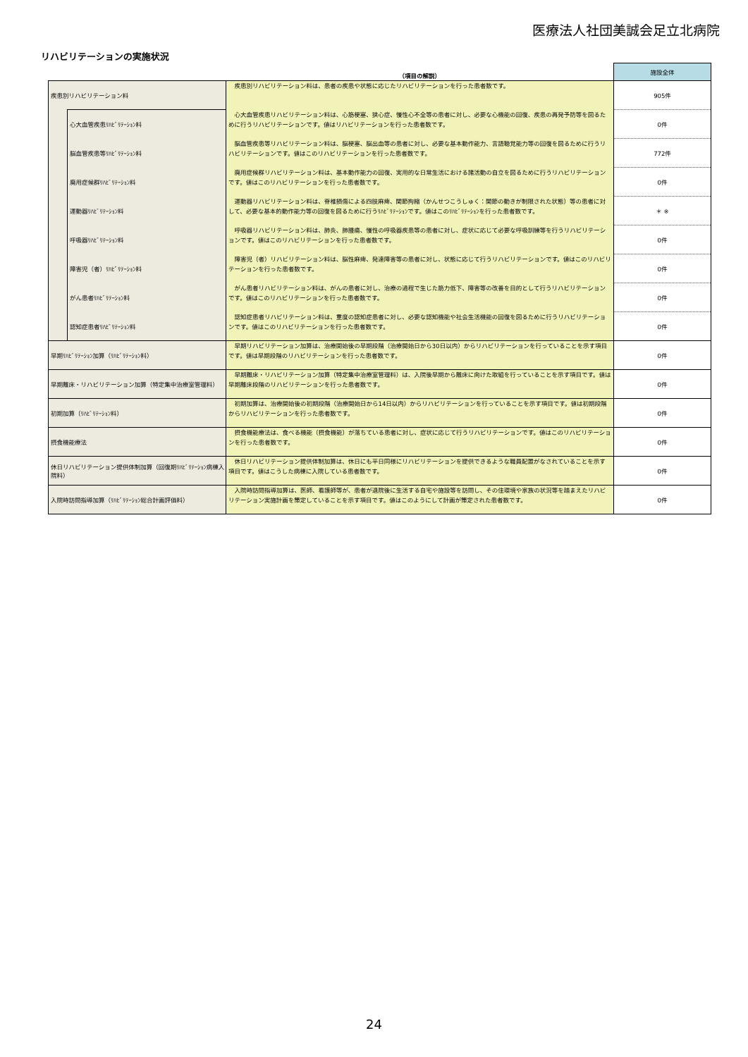医療法人社団美誠会足立北病院
リハビリテーションの実施状況
| | | （項目の解説） | 施設全体 |
| 疾患別リハビリテーション料 | | 疾患別リハビリテーション料は、患者の疾患や状態に応じたリハビリテーションを行った患者数です。 | 905件 |
| | 心大血管疾患ﾘﾊﾋﾞﾘﾃｰｼｮﾝ料 | 心大血管疾患リハビリテーション料は、心筋梗塞、狭心症、慢性心不全等の患者に対し、必要な心機能の回復、疾患の再発予防等を図るために行うリハビリテーションです。値はリハビリテーションを行った患者数です。 | 0件 |
| | 脳血管疾患等ﾘﾊﾋﾞﾘﾃｰｼｮﾝ料 | 脳血管疾患等リハビリテーション料は、脳梗塞、脳出血等の患者に対し、必要な基本動作能力、言語聴覚能力等の回復を図るために行うリハビリテーションです。値はこのリハビリテーションを行った患者数です。 | 772件 |
| | 廃用症候群ﾘﾊﾋﾞﾘﾃｰｼｮﾝ料 | 廃用症候群リハビリテーション料は、基本動作能力の回復、実用的な日常生活における諸活動の自立を図るために行うリハビリテーションです。値はこのリハビリテーションを行った患者数です。 | 0件 |
| | 運動器ﾘﾊﾋﾞﾘﾃｰｼｮﾝ料 | 運動器リハビリテーション料は、脊椎損傷による四肢麻痺、関節拘縮（かんせつこうしゅく：関節の動きが制限された状態）等の患者に対して、必要な基本的動作能力等の回復を図るために行うﾘﾊﾋﾞﾘﾃｰｼｮﾝです。値はこのﾘﾊﾋﾞﾘﾃｰｼｮﾝを行った患者数です。 | ＊ ※ |
| | 呼吸器ﾘﾊﾋﾞﾘﾃｰｼｮﾝ料 | 呼吸器リハビリテーション料は、肺炎、肺腫瘍、慢性の呼吸器疾患等の患者に対し、症状に応じて必要な呼吸訓練等を行うリハビリテーションです。値はこのリハビリテーションを行った患者数です。 | 0件 |
| | 障害児（者）ﾘﾊﾋﾞﾘﾃｰｼｮﾝ料 | 障害児（者）リハビリテーション料は、脳性麻痺、発達障害等の患者に対し、状態に応じて行うリハビリテーションです。値はこのリハビリテーションを行った患者数です。 | 0件 |
| | がん患者ﾘﾊﾋﾞﾘﾃｰｼｮﾝ料 | がん患者リハビリテーション料は、がんの患者に対し、治療の過程で生じた筋力低下、障害等の改善を目的として行うリハビリテーションです。値はこのリハビリテーションを行った患者数です。 | 0件 |
| | 認知症患者ﾘﾊﾋﾞﾘﾃｰｼｮﾝ料 | 認知症患者リハビリテーション料は、重度の認知症患者に対し、必要な認知機能や社会生活機能の回復を図るために行うリハビリテーションです。値はこのリハビリテーションを行った患者数です。 | 0件 |
| 早期ﾘﾊﾋﾞﾘﾃｰｼｮﾝ加算（ﾘﾊﾋﾞﾘﾃｰｼｮﾝ料） | | 早期リハビリテーション加算は、治療開始後の早期段階（治療開始日から30日以内）からリハビリテーションを行っていることを示す項目です。値は早期段階のリハビリテーションを行った患者数です。 | 0件 |
| 早期離床・リハビリテーション加算（特定集中治療室管理料） | | 早期離床・リハビリテーション加算（特定集中治療室管理料）は、入院後早期から離床に向けた取組を行っていることを示す項目です。値は早期離床段階のリハビリテーションを行った患者数です。 | 0件 |
| 初期加算（ﾘﾊﾋﾞﾘﾃｰｼｮﾝ料） | | 初期加算は、治療開始後の初期段階（治療開始日から14日以内）からリハビリテーションを行っていることを示す項目です。値は初期段階からリハビリテーションを行った患者数です。 | 0件 |
| 摂食機能療法 | | 摂食機能療法は、食べる機能（摂食機能）が落ちている患者に対し、症状に応じて行うリハビリテーションです。値はこのリハビリテーションを行った患者数です。 | 0件 |
| 休日リハビリテーション提供体制加算（回復期ﾘﾊﾋﾞﾘﾃｰｼｮﾝ病棟入院料） | | 休日リハビリテーション提供体制加算は、休日にも平日同様にリハビリテーションを提供できるような職員配置がなされていることを示す項目です。値はこうした病棟に入院している患者数です。 | 0件 |
| 入院時訪問指導加算（ﾘﾊﾋﾞﾘﾃｰｼｮﾝ総合計画評価料） | | 入院時訪問指導加算は、医師、看護師等が、患者が退院後に生活する自宅や施設等を訪問し、その住環境や家族の状況等を踏まえたリハビリテーション実施計画を策定していることを示す項目です。値はこのようにして計画が策定された患者数です。 | 0件 |
24